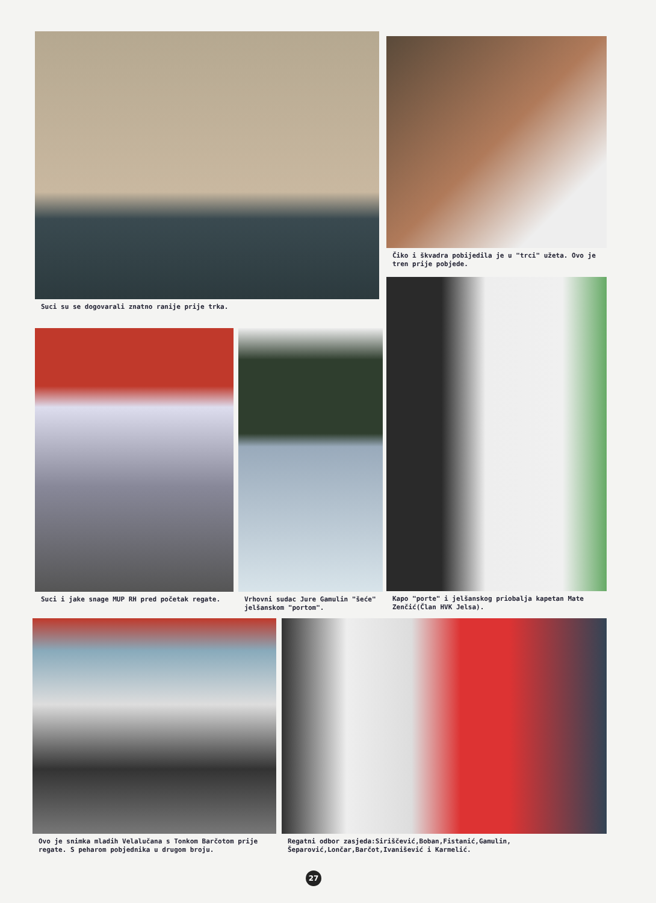Suci su se dogovarali znatno ranije prije trka.
Čiko i škvadra pobijedila je u "trci" užeta. Ovo je tren prije pobjede.
Suci i jake snage MUP RH pred početak regate.
Vrhovni sudac Jure Gamulin "šeće" jelšanskom "portom".
Kapo "porte" i jelšanskog priobalja kapetan Mate Zenčić(Član HVK Jelsa).
Ovo je snimka mladih Velalučana s Tonkom Barčotom prije regate. S peharom pobjednika u drugom broju.
Regatni odbor zasjeda:Siriščević,Boban,Fistanić,Gamulin, Šeparović,Lončar,Barčot,Ivanišević i Karmelić.
27